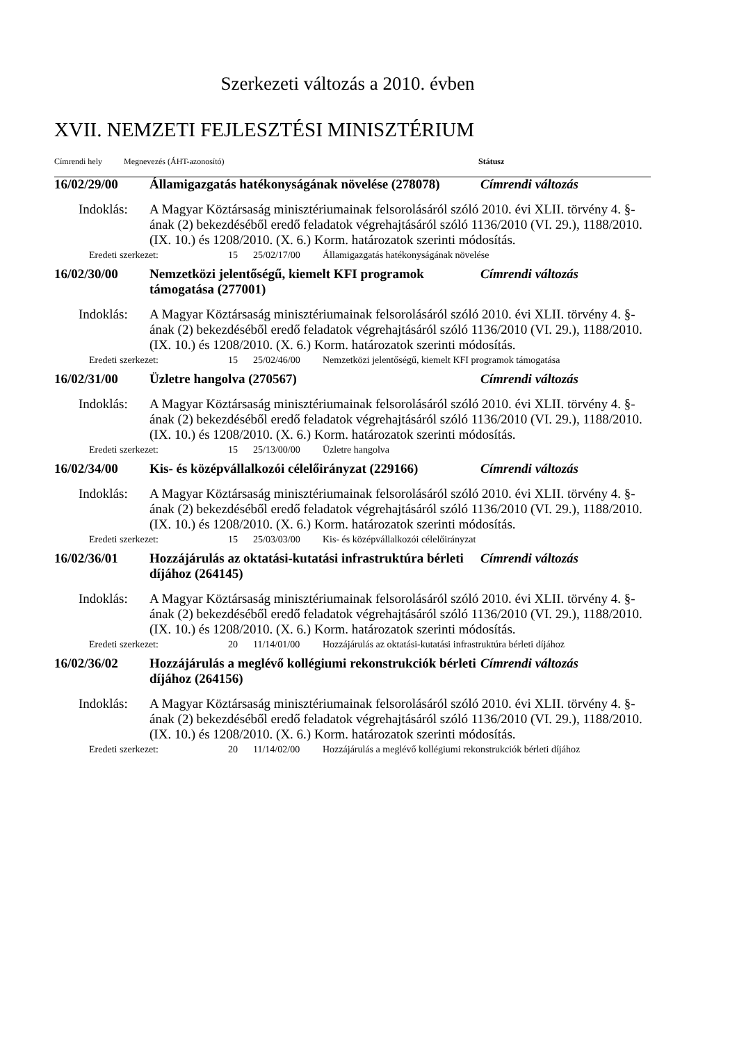Szerkezeti változás a 2010. évben
XVII. NEMZETI FEJLESZTÉSI MINISZTÉRIUM
Címrendi hely Megnevezés (ÁHT-azonosító) Státusz
16/02/29/00 Államigazgatás hatékonyságának növelése (278078) Címrendi változás
Indoklás: A Magyar Köztársaság minisztériumainak felsorolásáról szóló 2010. évi XLII. törvény 4. §-ának (2) bekezdéséből eredő feladatok végrehajtásáról szóló 1136/2010 (VI. 29.), 1188/2010. (IX. 10.) és 1208/2010. (X. 6.) Korm. határozatok szerinti módosítás.
Eredeti szerkezet: 15 25/02/17/00 Államigazgatás hatékonyságának növelése
16/02/30/00 Nemzetközi jelentőségű, kiemelt KFI programok támogatása (277001) Címrendi változás
Indoklás: A Magyar Köztársaság minisztériumainak felsorolásáról szóló 2010. évi XLII. törvény 4. §-ának (2) bekezdéséből eredő feladatok végrehajtásáról szóló 1136/2010 (VI. 29.), 1188/2010. (IX. 10.) és 1208/2010. (X. 6.) Korm. határozatok szerinti módosítás.
Eredeti szerkezet: 15 25/02/46/00 Nemzetközi jelentőségű, kiemelt KFI programok támogatása
16/02/31/00 Üzletre hangolva (270567) Címrendi változás
Indoklás: A Magyar Köztársaság minisztériumainak felsorolásáról szóló 2010. évi XLII. törvény 4. §-ának (2) bekezdéséből eredő feladatok végrehajtásáról szóló 1136/2010 (VI. 29.), 1188/2010. (IX. 10.) és 1208/2010. (X. 6.) Korm. határozatok szerinti módosítás.
Eredeti szerkezet: 15 25/13/00/00 Üzletre hangolva
16/02/34/00 Kis- és középvállalkozói célelőirányzat (229166) Címrendi változás
Indoklás: A Magyar Köztársaság minisztériumainak felsorolásáról szóló 2010. évi XLII. törvény 4. §-ának (2) bekezdéséből eredő feladatok végrehajtásáról szóló 1136/2010 (VI. 29.), 1188/2010. (IX. 10.) és 1208/2010. (X. 6.) Korm. határozatok szerinti módosítás.
Eredeti szerkezet: 15 25/03/03/00 Kis- és középvállalkozói célelőirányzat
16/02/36/01 Hozzájárulás az oktatási-kutatási infrastruktúra bérleti díjához (264145) Címrendi változás
Indoklás: A Magyar Köztársaság minisztériumainak felsorolásáról szóló 2010. évi XLII. törvény 4. §-ának (2) bekezdéséből eredő feladatok végrehajtásáról szóló 1136/2010 (VI. 29.), 1188/2010. (IX. 10.) és 1208/2010. (X. 6.) Korm. határozatok szerinti módosítás.
Eredeti szerkezet: 20 11/14/01/00 Hozzájárulás az oktatási-kutatási infrastruktúra bérleti díjához
16/02/36/02 Hozzájárulás a meglévő kollégiumi rekonstrukciók bérleti díjához (264156) Címrendi változás
Indoklás: A Magyar Köztársaság minisztériumainak felsorolásáról szóló 2010. évi XLII. törvény 4. §-ának (2) bekezdéséből eredő feladatok végrehajtásáról szóló 1136/2010 (VI. 29.), 1188/2010. (IX. 10.) és 1208/2010. (X. 6.) Korm. határozatok szerinti módosítás.
Eredeti szerkezet: 20 11/14/02/00 Hozzájárulás a meglévő kollégiumi rekonstrukciók bérleti díjához